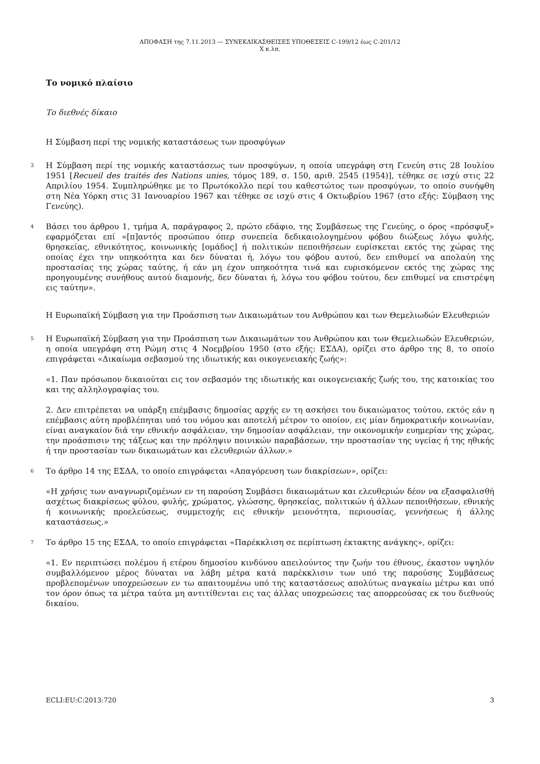ΑΠΟΦΑΣΗ της 7.11.2013 — ΣΥΝΕΚΔΙΚΑΣΘΕΙΣΕΣ ΥΠΟΘΕΣΕΙΣ C-199/12 έως C-201/12
X κ.λπ.
Το νομικό πλαίσιο
Το διεθνές δίκαιο
Η Σύμβαση περί της νομικής καταστάσεως των προσφύγων
3 Η Σύμβαση περί της νομικής καταστάσεως των προσφύγων, η οποία υπεγράφη στη Γενεύη στις 28 Ιουλίου 1951 [Recueil des traités des Nations unies, τόμος 189, σ. 150, αριθ. 2545 (1954)], τέθηκε σε ισχύ στις 22 Απριλίου 1954. Συμπληρώθηκε με το Πρωτόκολλο περί του καθεστώτος των προσφύγων, το οποίο συνήφθη στη Νέα Υόρκη στις 31 Ιανουαρίου 1967 και τέθηκε σε ισχύ στις 4 Οκτωβρίου 1967 (στο εξής: Σύμβαση της Γενεύης).
4 Βάσει του άρθρου 1, τμήμα A, παράγραφος 2, πρώτο εδάφιο, της Συμβάσεως της Γενεύης, ο όρος «πρόσφυξ» εφαρμόζεται επί «[π]αντός προσώπου όπερ συνεπεία δεδικαιολογημένου φόβου διώξεως λόγω φυλής, θρησκείας, εθνικότητος, κοινωνικής [ομάδος] ή πολιτικών πεποιθήσεων ευρίσκεται εκτός της χώρας της οποίας έχει την υπηκοότητα και δεν δύναται ή, λόγω του φόβου αυτού, δεν επιθυμεί να απολαύη της προστασίας της χώρας ταύτης, ή εάν μη έχον υπηκοότητα τινά και ευρισκόμενον εκτός της χώρας της προηγουμένης συνήθους αυτού διαμονής, δεν δύναται ή, λόγω του φόβου τούτου, δεν επιθυμεί να επιστρέψη εις ταύτην».
Η Ευρωπαϊκή Σύμβαση για την Προάσπιση των Δικαιωμάτων του Ανθρώπου και των Θεμελιωδών Ελευθεριών
5 Η Ευρωπαϊκή Σύμβαση για την Προάσπιση των Δικαιωμάτων του Ανθρώπου και των Θεμελιωδών Ελευθεριών, η οποία υπεγράφη στη Ρώμη στις 4 Νοεμβρίου 1950 (στο εξής: ΕΣΔΑ), ορίζει στο άρθρο της 8, το οποίο επιγράφεται «Δικαίωμα σεβασμού της ιδιωτικής και οικογενειακής ζωής»:
«1. Παν πρόσωπον δικαιούται εις τον σεβασμόν της ιδιωτικής και οικογενειακής ζωής του, της κατοικίας του και της αλληλογραφίας του.
2. Δεν επιτρέπεται να υπάρξη επέμβασις δημοσίας αρχής εν τη ασκήσει του δικαιώματος τούτου, εκτός εάν η επέμβασις αύτη προβλέπηται υπό του νόμου και αποτελή μέτρον το οποίον, εις μίαν δημοκρατικήν κοινωνίαν, είναι αναγκαίον διά την εθνικήν ασφάλειαν, την δημοσίαν ασφάλειαν, την οικονομικήν ευημερίαν της χώρας, την προάσπισιν της τάξεως και την πρόληψιν ποινικών παραβάσεων, την προστασίαν της υγείας ή της ηθικής ή την προστασίαν των δικαιωμάτων και ελευθεριών άλλων.»
6 Το άρθρο 14 της ΕΣΔΑ, το οποίο επιγράφεται «Απαγόρευση των διακρίσεων», ορίζει:
«Η χρήσις των αναγνωριζομένων εν τη παρούση Συμβάσει δικαιωμάτων και ελευθεριών δέον να εξασφαλισθή ασχέτως διακρίσεως φύλου, φυλής, χρώματος, γλώσσης, θρησκείας, πολιτικών ή άλλων πεποιθήσεων, εθνικής ή κοινωνικής προελεύσεως, συμμετοχής εις εθνικήν μειονότητα, περιουσίας, γεννήσεως ή άλλης καταστάσεως.»
7 Το άρθρο 15 της ΕΣΔΑ, το οποίο επιγράφεται «Παρέκκλιση σε περίπτωση έκτακτης ανάγκης», ορίζει:
«1. Εν περιπτώσει πολέμου ή ετέρου δημοσίου κινδύνου απειλούντος την ζωήν του έθνους, έκαστον υψηλόν συμβαλλόμενον μέρος δύναται να λάβη μέτρα κατά παρέκκλισιν των υπό της παρούσης Συμβάσεως προβλεπομένων υποχρεώσεων εν τω απαιτουμένω υπό της καταστάσεως απολύτως αναγκαίω μέτρω και υπό τον όρον όπως τα μέτρα ταύτα μη αντιτίθενται εις τας άλλας υποχρεώσεις τας απορρεούσας εκ του διεθνούς δικαίου.
ECLI:EU:C:2013:720 3